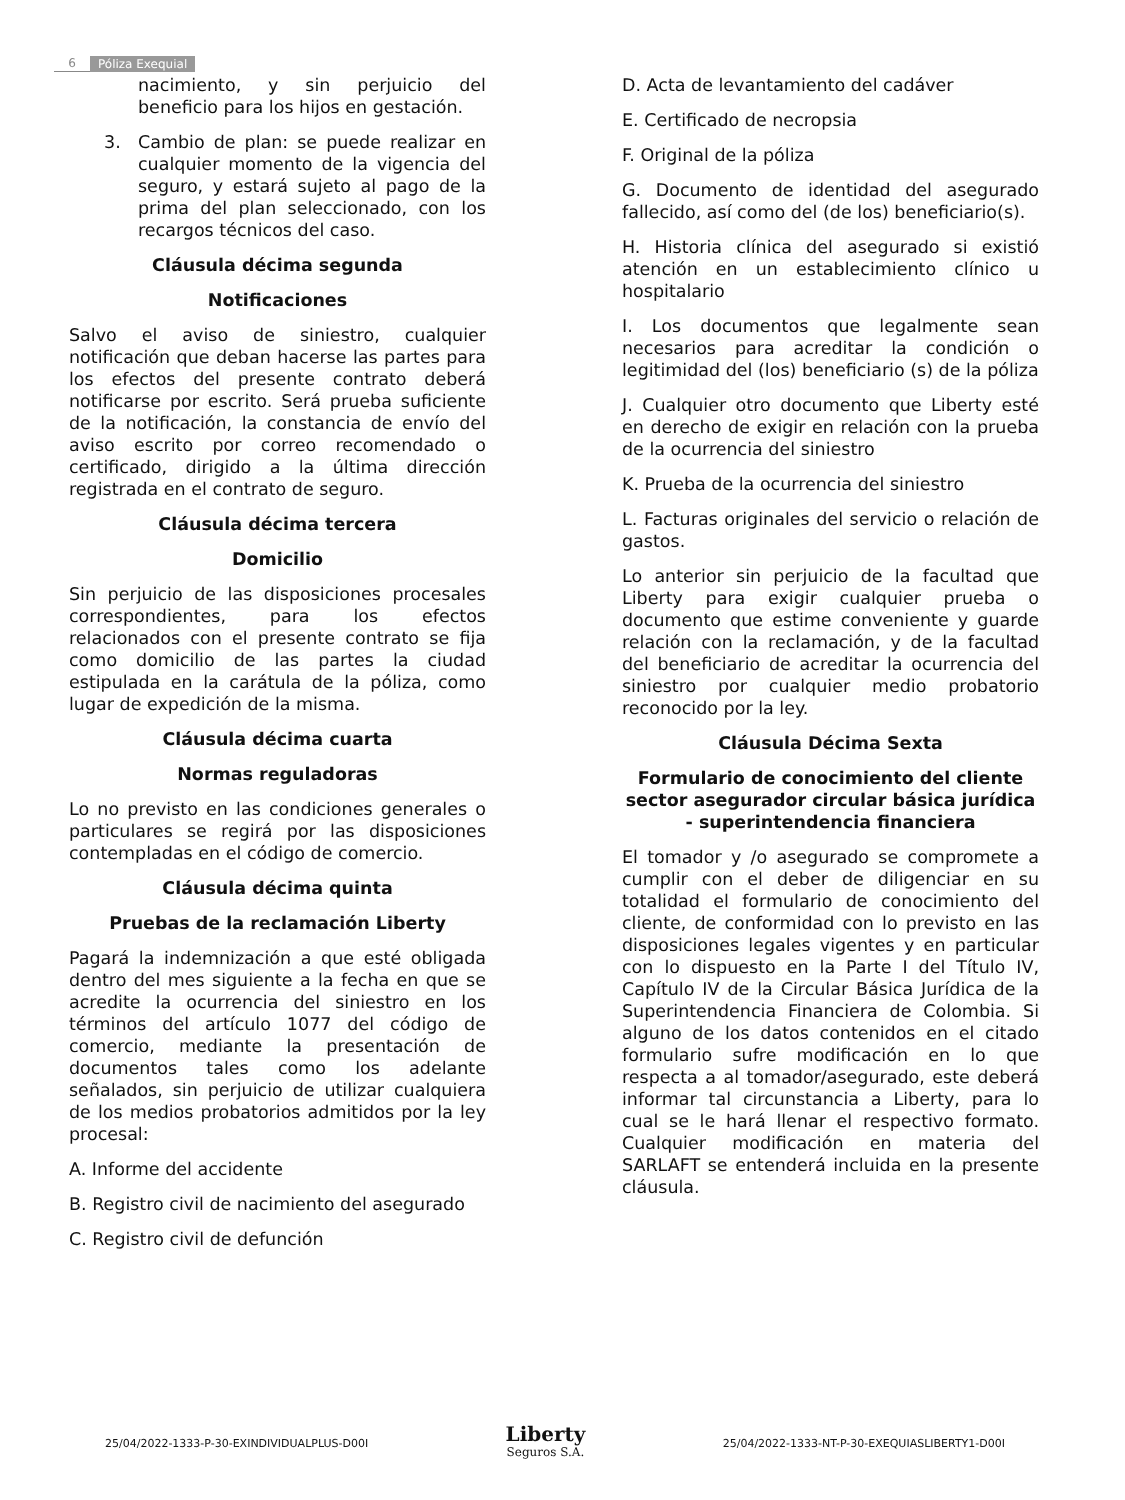6 Póliza Exequial
nacimiento, y sin perjuicio del beneficio para los hijos en gestación.
3. Cambio de plan: se puede realizar en cualquier momento de la vigencia del seguro, y estará sujeto al pago de la prima del plan seleccionado, con los recargos técnicos del caso.
Cláusula décima segunda
Notificaciones
Salvo el aviso de siniestro, cualquier notificación que deban hacerse las partes para los efectos del presente contrato deberá notificarse por escrito. Será prueba suficiente de la notificación, la constancia de envío del aviso escrito por correo recomendado o certificado, dirigido a la última dirección registrada en el contrato de seguro.
Cláusula décima tercera
Domicilio
Sin perjuicio de las disposiciones procesales correspondientes, para los efectos relacionados con el presente contrato se fija como domicilio de las partes la ciudad estipulada en la carátula de la póliza, como lugar de expedición de la misma.
Cláusula décima cuarta
Normas reguladoras
Lo no previsto en las condiciones generales o particulares se regirá por las disposiciones contempladas en el código de comercio.
Cláusula décima quinta
Pruebas de la reclamación Liberty
Pagará la indemnización a que esté obligada dentro del mes siguiente a la fecha en que se acredite la ocurrencia del siniestro en los términos del artículo 1077 del código de comercio, mediante la presentación de documentos tales como los adelante señalados, sin perjuicio de utilizar cualquiera de los medios probatorios admitidos por la ley procesal:
A. Informe del accidente
B. Registro civil de nacimiento del asegurado
C. Registro civil de defunción
D. Acta de levantamiento del cadáver
E. Certificado de necropsia
F. Original de la póliza
G. Documento de identidad del asegurado fallecido, así como del (de los) beneficiario(s).
H. Historia clínica del asegurado si existió atención en un establecimiento clínico u hospitalario
I. Los documentos que legalmente sean necesarios para acreditar la condición o legitimidad del (los) beneficiario (s) de la póliza
J. Cualquier otro documento que Liberty esté en derecho de exigir en relación con la prueba de la ocurrencia del siniestro
K. Prueba de la ocurrencia del siniestro
L. Facturas originales del servicio o relación de gastos.
Lo anterior sin perjuicio de la facultad que Liberty para exigir cualquier prueba o documento que estime conveniente y guarde relación con la reclamación, y de la facultad del beneficiario de acreditar la ocurrencia del siniestro por cualquier medio probatorio reconocido por la ley.
Cláusula Décima Sexta
Formulario de conocimiento del cliente sector asegurador circular básica jurídica - superintendencia financiera
El tomador y /o asegurado se compromete a cumplir con el deber de diligenciar en su totalidad el formulario de conocimiento del cliente, de conformidad con lo previsto en las disposiciones legales vigentes y en particular con lo dispuesto en la Parte I del Título IV, Capítulo IV de la Circular Básica Jurídica de la Superintendencia Financiera de Colombia. Si alguno de los datos contenidos en el citado formulario sufre modificación en lo que respecta a al tomador/asegurado, este deberá informar tal circunstancia a Liberty, para lo cual se le hará llenar el respectivo formato. Cualquier modificación en materia del SARLAFT se entenderá incluida en la presente cláusula.
25/04/2022-1333-P-30-EXINDIVIDUALPLUS-D00I
Liberty
Seguros S.A.
25/04/2022-1333-NT-P-30-EXEQUIASLIBERTY1-D00I